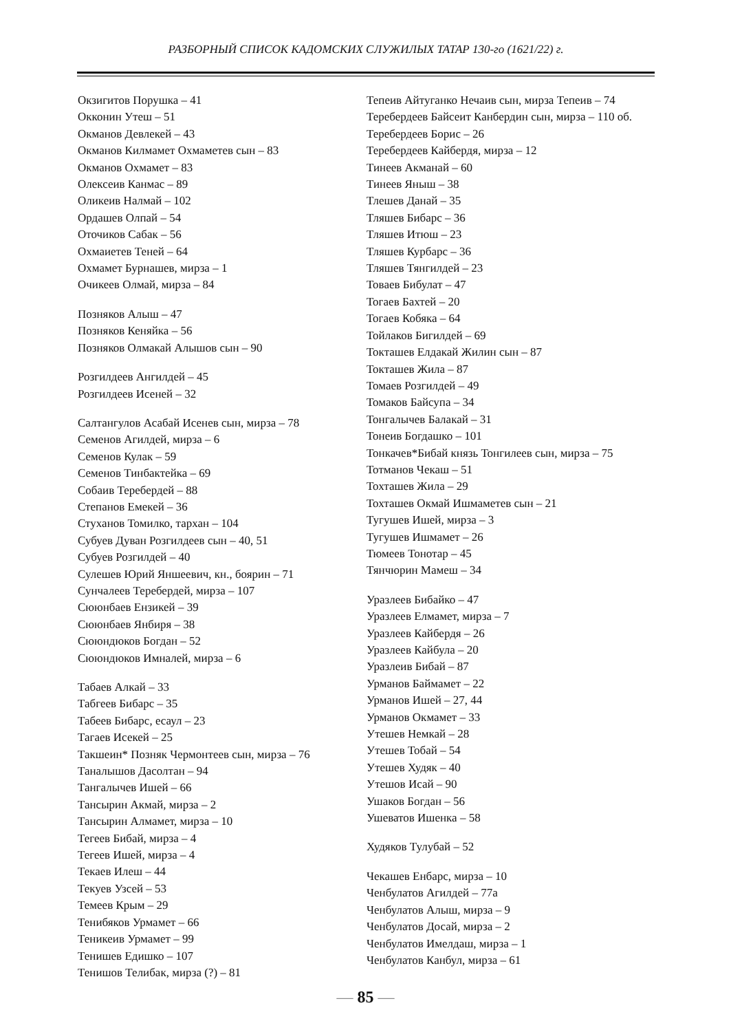РАЗБОРНЫЙ СПИСОК КАДОМСКИХ СЛУЖИЛЫХ ТАТАР 130-го (1621/22) г.
Окзигитов Порушка – 41
Окконин Утеш – 51
Окманов Девлекей – 43
Окманов Килмамет Охмаметев сын – 83
Окманов Охмамет – 83
Олексеив Канмас – 89
Оликеив Налмай – 102
Ордашев Олпай – 54
Оточиков Сабак – 56
Охмаиетев Теней – 64
Охмамет Бурнашев, мирза – 1
Очикеев Олмай, мирза – 84
Позняков Алыш – 47
Позняков Кеняйка – 56
Позняков Олмакай Алышов сын – 90
Розгилдеев Ангилдей – 45
Розгилдеев Исеней – 32
Салтангулов Асабай Исенев сын, мирза – 78
Семенов Агилдей, мирза – 6
Семенов Кулак – 59
Семенов Тинбактейка – 69
Собаив Теребердей – 88
Степанов Емекей – 36
Стуханов Томилко, тархан – 104
Субуев Дуван Розгилдеев сын – 40, 51
Субуев Розгилдей – 40
Сулешев Юрий Яншеевич, кн., боярин – 71
Сунчалеев Теребердей, мирза – 107
Сююнбаев Ензикей – 39
Сююнбаев Янбиря – 38
Сююндюков Богдан – 52
Сююндюков Имналей, мирза – 6
Табаев Алкай – 33
Табгеев Бибарс – 35
Табеев Бибарс, есаул – 23
Тагаев Исекей – 25
Такшеин* Позняк Чермонтеев сын, мирза – 76
Таналышов Дасолтан – 94
Тангалычев Ишей – 66
Тансырин Акмай, мирза – 2
Тансырин Алмамет, мирза – 10
Тегеев Бибай, мирза – 4
Тегеев Ишей, мирза – 4
Текаев Илеш – 44
Текуев Узсей – 53
Темеев Крым – 29
Тенибяков Урмамет – 66
Теникеив Урмамет – 99
Тенишев Едишко – 107
Тенишов Телибак, мирза (?) – 81
Тепеив Айтуганко Нечаив сын, мирза Тепеив – 74
Теребердеев Байсеит Канбердин сын, мирза – 110 об.
Теребердеев Борис – 26
Теребердеев Кайбердя, мирза – 12
Тинеев Акманай – 60
Тинеев Яныш – 38
Тлешев Данай – 35
Тляшев Бибарс – 36
Тляшев Итюш – 23
Тляшев Курбарс – 36
Тляшев Тянгилдей – 23
Товаев Бибулат – 47
Тогаев Бахтей – 20
Тогаев Кобяка – 64
Тойлаков Бигилдей – 69
Токташев Елдакай Жилин сын – 87
Токташев Жила – 87
Томаев Розгилдей – 49
Томаков Байсупа – 34
Тонгалычев Балакай – 31
Тонеив Богдашко – 101
Тонкачев*Бибай князь Тонгилеев сын, мирза – 75
Тотманов Чекаш – 51
Тохташев Жила – 29
Тохташев Окмай Ишмаметев сын – 21
Тугушев Ишей, мирза – 3
Тугушев Ишмамет – 26
Тюмеев Тонотар – 45
Тянчюрин Мамеш – 34
Уразлеев Бибайко – 47
Уразлеев Елмамет, мирза – 7
Уразлеев Кайбердя – 26
Уразлеев Кайбула – 20
Уразлеив Бибай – 87
Урманов Баймамет – 22
Урманов Ишей – 27, 44
Урманов Окмамет – 33
Утешев Немкай – 28
Утешев Тобай – 54
Утешев Худяк – 40
Утешов Исай – 90
Ушаков Богдан – 56
Ушеватов Ишенка – 58
Худяков Тулубай – 52
Чекашев Енбарс, мирза – 10
Ченбулатов Агилдей – 77а
Ченбулатов Алыш, мирза – 9
Ченбулатов Досай, мирза – 2
Ченбулатов Имелдаш, мирза – 1
Ченбулатов Канбул, мирза – 61
— 85 —